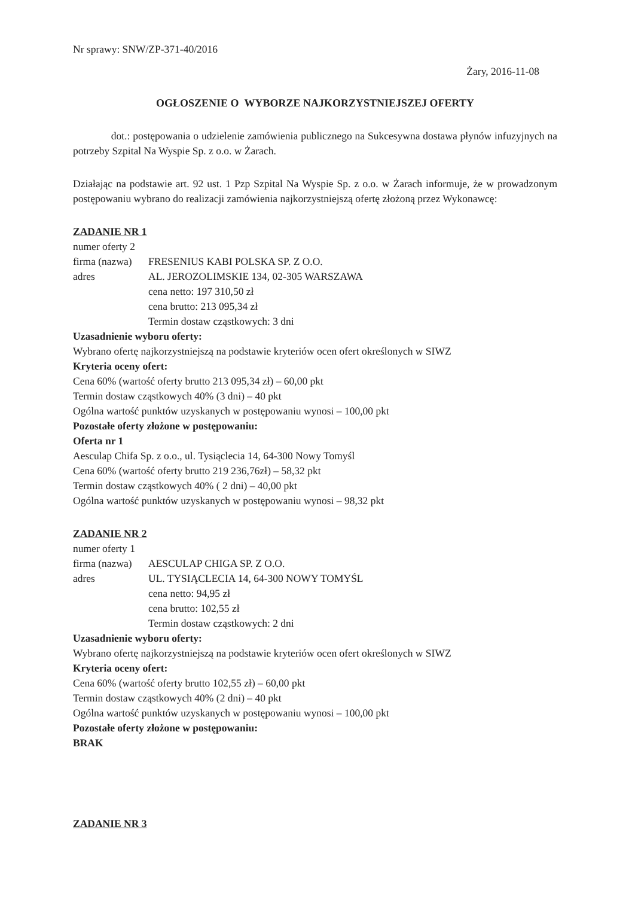Nr sprawy: SNW/ZP-371-40/2016
Żary, 2016-11-08
OGŁOSZENIE O WYBORZE NAJKORZYSTNIEJSZEJ OFERTY
dot.: postępowania o udzielenie zamówienia publicznego na Sukcesywna dostawa płynów infuzyjnych na potrzeby Szpital Na Wyspie Sp. z o.o. w Żarach.
Działając na podstawie art. 92 ust. 1 Pzp Szpital Na Wyspie Sp. z o.o. w Żarach informuje, że w prowadzonym postępowaniu wybrano do realizacji zamówienia najkorzystniejszą ofertę złożoną przez Wykonawcę:
ZADANIE NR 1
numer oferty 2
firma (nazwa) FRESENIUS KABI POLSKA SP. Z O.O.
adres AL. JEROZOLIMSKIE 134, 02-305 WARSZAWA
cena netto: 197 310,50 zł
cena brutto: 213 095,34 zł
Termin dostaw cząstkowych: 3 dni
Uzasadnienie wyboru oferty:
Wybrano ofertę najkorzystniejszą na podstawie kryteriów ocen ofert określonych w SIWZ
Kryteria oceny ofert:
Cena 60% (wartość oferty brutto 213 095,34 zł) – 60,00 pkt
Termin dostaw cząstkowych 40% (3 dni) – 40 pkt
Ogólna wartość punktów uzyskanych w postępowaniu wynosi – 100,00 pkt
Pozostałe oferty złożone w postępowaniu:
Oferta nr 1
Aesculap Chifa Sp. z o.o., ul. Tysiąclecia 14, 64-300 Nowy Tomyśl
Cena 60% (wartość oferty brutto 219 236,76zł) – 58,32 pkt
Termin dostaw cząstkowych 40% ( 2 dni) – 40,00 pkt
Ogólna wartość punktów uzyskanych w postępowaniu wynosi – 98,32 pkt
ZADANIE NR 2
numer oferty 1
firma (nazwa) AESCULAP CHIGA SP. Z O.O.
adres UL. TYSIĄCLECIA 14, 64-300 NOWY TOMYŚL
cena netto: 94,95 zł
cena brutto: 102,55 zł
Termin dostaw cząstkowych: 2 dni
Uzasadnienie wyboru oferty:
Wybrano ofertę najkorzystniejszą na podstawie kryteriów ocen ofert określonych w SIWZ
Kryteria oceny ofert:
Cena 60% (wartość oferty brutto 102,55 zł) – 60,00 pkt
Termin dostaw cząstkowych 40% (2 dni) – 40 pkt
Ogólna wartość punktów uzyskanych w postępowaniu wynosi – 100,00 pkt
Pozostałe oferty złożone w postępowaniu:
BRAK
ZADANIE NR 3